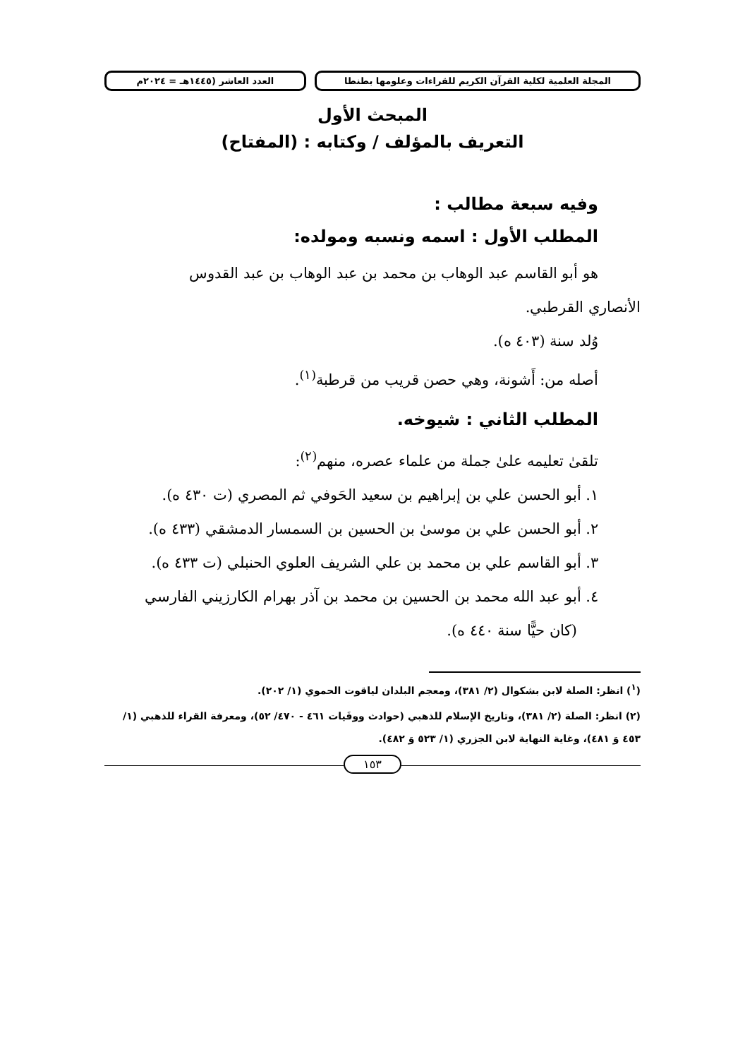المجلة العلمية لكلية القرآن الكريم للقراءات وعلومها بطنطا
العدد العاشر (١٤٤٥هـ = ٢٠٢٤م
المبحث الأول
التعريف بالمؤلف / وكتابه : (المفتاح)
وفيه سبعة مطالب :
المطلب الأول : اسمه ونسبه ومولده:
هو أبو القاسم عبد الوهاب بن محمد بن عبد الوهاب بن عبد القدوس
الأنصاري القرطبي.
وُلد سنة (٤٠٣ ه).
أصله من: أَشونة، وهي حصن قريب من قرطبة<sup>(١)</sup>.
المطلب الثاني : شيوخه.
تلقىٰ تعليمه علىٰ جملة من علماء عصره، منهم<sup>(٢)</sup>:
١. أبو الحسن علي بن إبراهيم بن سعيد الحَوفي ثم المصري (ت ٤٣٠ ه).
٢. أبو الحسن علي بن موسىٰ بن الحسين بن السمسار الدمشقي (٤٣٣ ه).
٣. أبو القاسم علي بن محمد بن علي الشريف العلوي الحنبلي (ت ٤٣٣ ه).
٤. أبو عبد الله محمد بن الحسين بن محمد بن آذر بهرام الكارزيني الفارسي
(كان حيًّا سنة ٤٤٠ ه).
(<sup>١</sup>) انظر: الصلة لابن بشكوال (٢/ ٣٨١)، ومعجم البلدان لياقوت الحموي (١/ ٢٠٢).
(٢) انظر: الصلة (٢/ ٣٨١)، وتاريخ الإسلام للذهبي (حوادث ووفَيات ٤٦١ - ٤٧٠/ ٥٢)، ومعرفة القراء للذهبي (١/ ٤٥٣ وَ ٤٨١)، وغاية النهاية لابن الجزري (١/ ٥٢٣ وَ ٤٨٢).
١٥٣